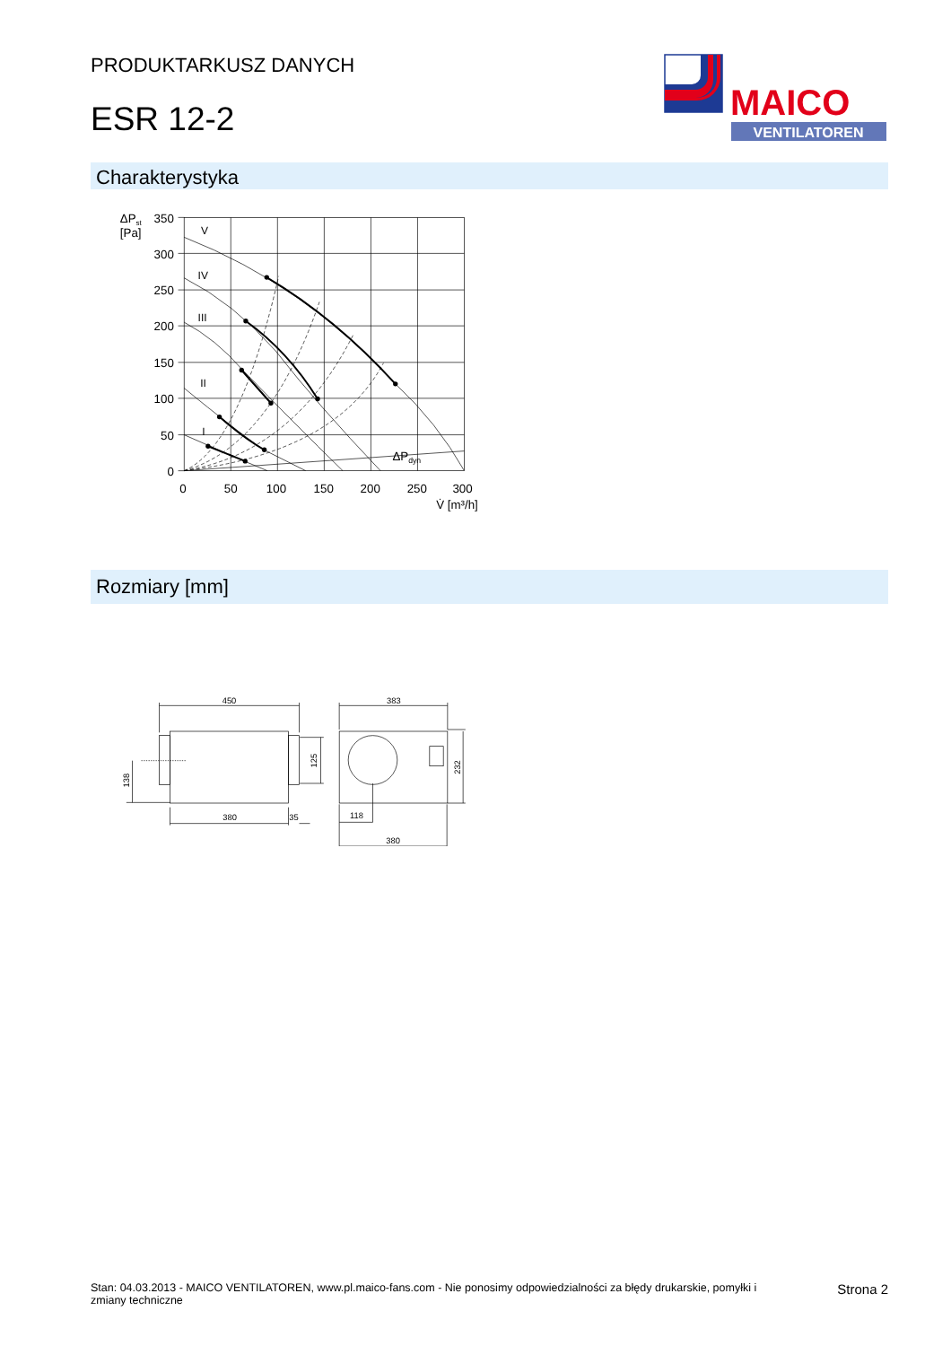PRODUKTARKUSZ DANYCH
ESR 12-2
MAICO
VENTILATOREN
Charakterystyka
350
300
250
200
150
100
50
0
0
50
100
150
200
250
300
ΔPst
[Pa]
V̇ [m³/h]
ΔPdyn
V
IV
III
II
I
Rozmiary [mm]
450
380
35
383
118
380
138
125
232
Stan: 04.03.2013 - MAICO VENTILATOREN, www.pl.maico-fans.com - Nie ponosimy odpowiedzialności za błędy drukarskie, pomyłki i
zmiany techniczne
Strona 2